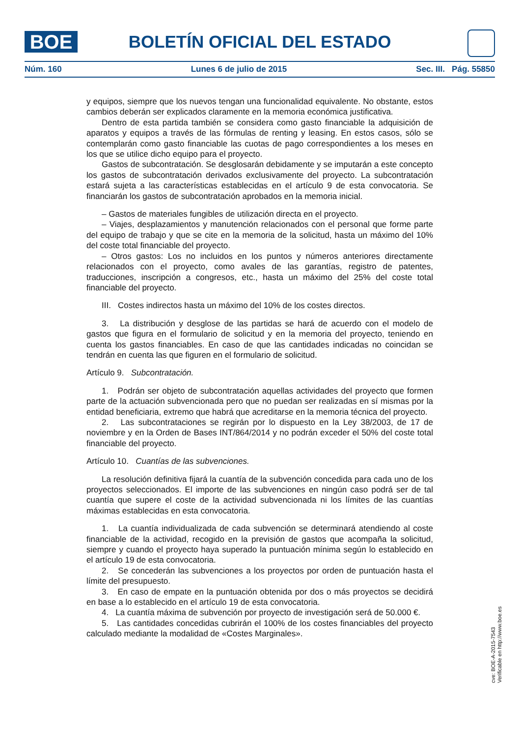BOE
BOLETÍN OFICIAL DEL ESTADO
Núm. 160 Lunes 6 de julio de 2015 Sec. III. Pág. 55850
y equipos, siempre que los nuevos tengan una funcionalidad equivalente. No obstante, estos cambios deberán ser explicados claramente en la memoria económica justificativa.
Dentro de esta partida también se considera como gasto financiable la adquisición de aparatos y equipos a través de las fórmulas de renting y leasing. En estos casos, sólo se contemplarán como gasto financiable las cuotas de pago correspondientes a los meses en los que se utilice dicho equipo para el proyecto.
Gastos de subcontratación. Se desglosarán debidamente y se imputarán a este concepto los gastos de subcontratación derivados exclusivamente del proyecto. La subcontratación estará sujeta a las características establecidas en el artículo 9 de esta convocatoria. Se financiarán los gastos de subcontratación aprobados en la memoria inicial.
– Gastos de materiales fungibles de utilización directa en el proyecto.
– Viajes, desplazamientos y manutención relacionados con el personal que forme parte del equipo de trabajo y que se cite en la memoria de la solicitud, hasta un máximo del 10% del coste total financiable del proyecto.
– Otros gastos: Los no incluidos en los puntos y números anteriores directamente relacionados con el proyecto, como avales de las garantías, registro de patentes, traducciones, inscripción a congresos, etc., hasta un máximo del 25% del coste total financiable del proyecto.
III. Costes indirectos hasta un máximo del 10% de los costes directos.
3. La distribución y desglose de las partidas se hará de acuerdo con el modelo de gastos que figura en el formulario de solicitud y en la memoria del proyecto, teniendo en cuenta los gastos financiables. En caso de que las cantidades indicadas no coincidan se tendrán en cuenta las que figuren en el formulario de solicitud.
Artículo 9. Subcontratación.
1. Podrán ser objeto de subcontratación aquellas actividades del proyecto que formen parte de la actuación subvencionada pero que no puedan ser realizadas en sí mismas por la entidad beneficiaria, extremo que habrá que acreditarse en la memoria técnica del proyecto.
2. Las subcontrataciones se regirán por lo dispuesto en la Ley 38/2003, de 17 de noviembre y en la Orden de Bases INT/864/2014 y no podrán exceder el 50% del coste total financiable del proyecto.
Artículo 10. Cuantías de las subvenciones.
La resolución definitiva fijará la cuantía de la subvención concedida para cada uno de los proyectos seleccionados. El importe de las subvenciones en ningún caso podrá ser de tal cuantía que supere el coste de la actividad subvencionada ni los límites de las cuantías máximas establecidas en esta convocatoria.
1. La cuantía individualizada de cada subvención se determinará atendiendo al coste financiable de la actividad, recogido en la previsión de gastos que acompaña la solicitud, siempre y cuando el proyecto haya superado la puntuación mínima según lo establecido en el artículo 19 de esta convocatoria.
2. Se concederán las subvenciones a los proyectos por orden de puntuación hasta el límite del presupuesto.
3. En caso de empate en la puntuación obtenida por dos o más proyectos se decidirá en base a lo establecido en el artículo 19 de esta convocatoria.
4. La cuantía máxima de subvención por proyecto de investigación será de 50.000 €.
5. Las cantidades concedidas cubrirán el 100% de los costes financiables del proyecto calculado mediante la modalidad de «Costes Marginales».
cve: BOE-A-2015-7543
Verificable en http://www.boe.es